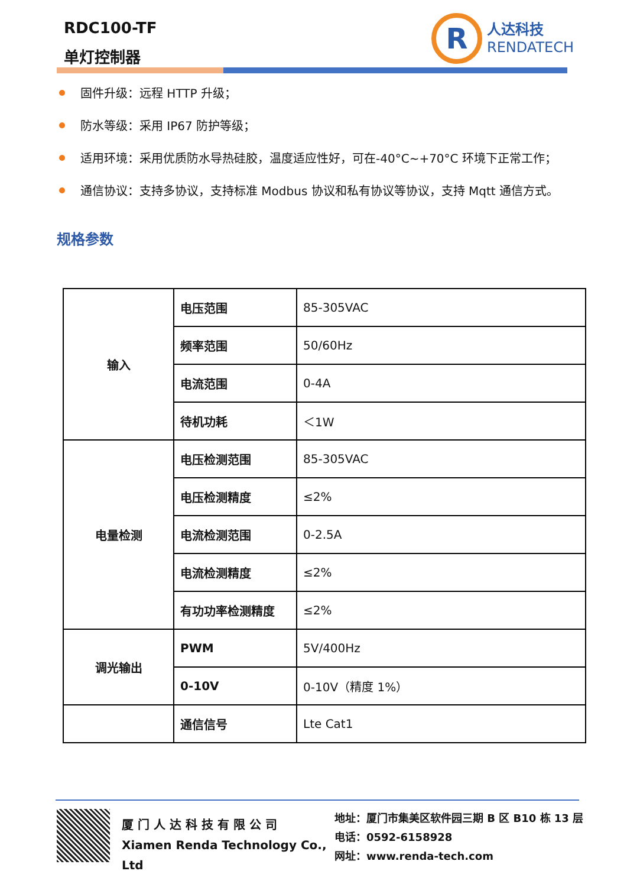RDC100-TF
单灯控制器
R
人达科技
RENDATECH
固件升级：远程 HTTP 升级；
防水等级：采用 IP67 防护等级；
适用环境：采用优质防水导热硅胶，温度适应性好，可在-40°C~+70°C 环境下正常工作；
通信协议：支持多协议，支持标准 Modbus 协议和私有协议等协议，支持 Mqtt 通信方式。
规格参数
| 输入 | 电压范围 | 85-305VAC |
| | 频率范围 | 50/60Hz |
| | 电流范围 | 0-4A |
| | 待机功耗 | ＜1W |
| 电量检测 | 电压检测范围 | 85-305VAC |
| | 电压检测精度 | ≤2% |
| | 电流检测范围 | 0-2.5A |
| | 电流检测精度 | ≤2% |
| | 有功功率检测精度 | ≤2% |
| 调光输出 | PWM | 5V/400Hz |
| | 0-10V | 0-10V（精度 1%） |
| | 通信信号 | Lte Cat1 |
厦 门 人 达 科 技 有 限 公 司
Xiamen Renda Technology Co., Ltd
地址：厦门市集美区软件园三期 B 区 B10 栋 13 层
电话：0592-6158928
网址：www.renda-tech.com